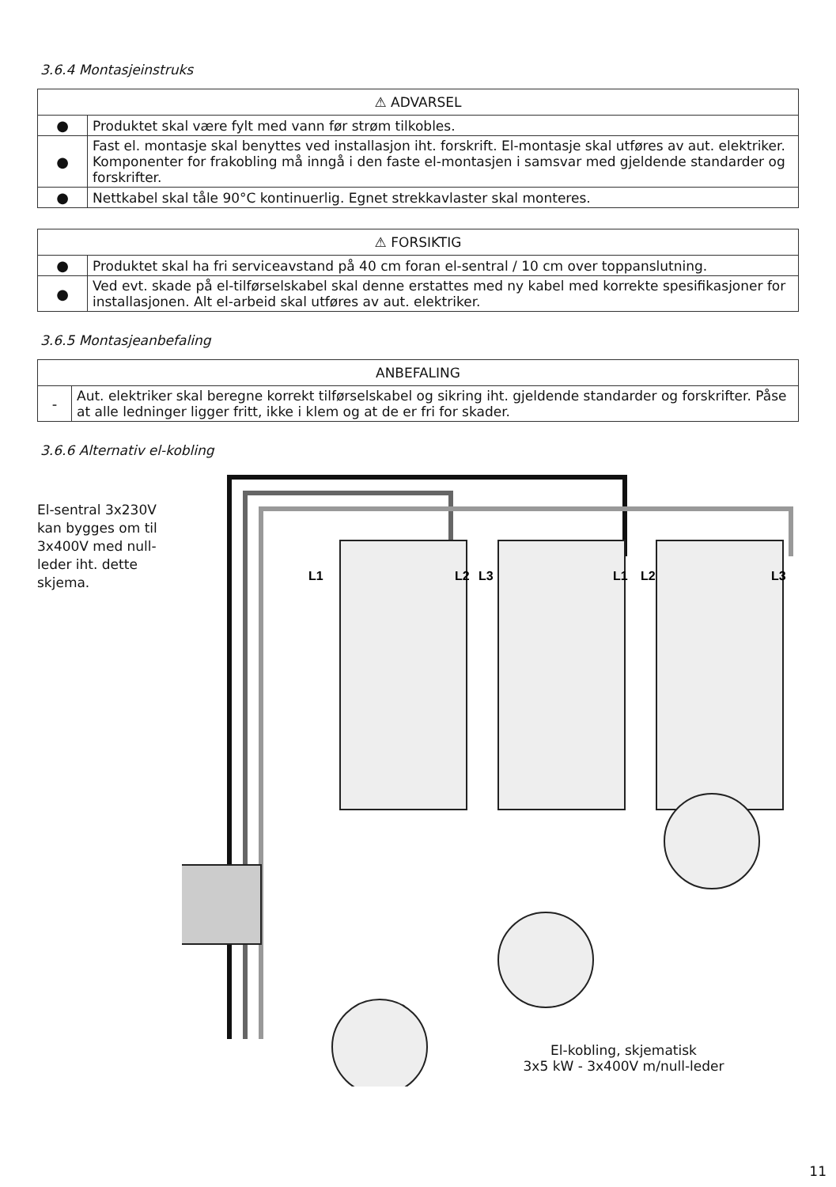3.6.4 Montasjeinstruks
| ⚠ ADVARSEL | |
| --- | --- |
| ● | Produktet skal være fylt med vann før strøm tilkobles. |
| ● | Fast el. montasje skal benyttes ved installasjon iht. forskrift. El-montasje skal utføres av aut. elektriker. Komponenter for frakobling må inngå i den faste el-montasjen i samsvar med gjeldende standarder og forskrifter. |
| ● | Nettkabel skal tåle 90°C kontinuerlig. Egnet strekkavlaster skal monteres. |
| ⚠ FORSIKTIG | |
| --- | --- |
| ● | Produktet skal ha fri serviceavstand på 40 cm foran el-sentral / 10 cm over toppanslutning. |
| ● | Ved evt. skade på el-tilførselskabel skal denne erstattes med ny kabel med korrekte spesifikasjoner for installasjonen. Alt el-arbeid skal utføres av aut. elektriker. |
3.6.5 Montasjeanbefaling
| ANBEFALING | |
| --- | --- |
| - | Aut. elektriker skal beregne korrekt tilførselskabel og sikring iht. gjeldende standarder og forskrifter. Påse at alle ledninger ligger fritt, ikke i klem og at de er fri for skader. |
3.6.6 Alternativ el-kobling
El-sentral 3x230V kan bygges om til 3x400V med null-leder iht. dette skjema.
L1
L2
L3
L1
L2
L3
El-kobling, skjematisk
3x5 kW - 3x400V m/null-leder
11